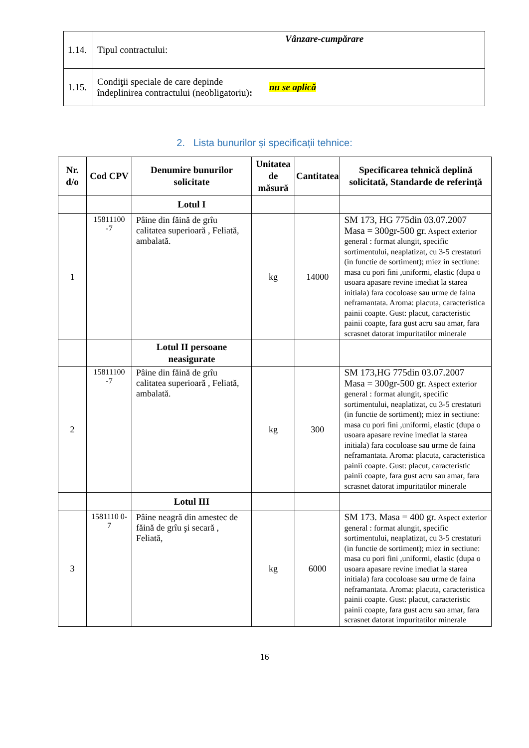| 1.14. | Tipul contractului: | Vânzare-cumpărare |
| 1.15. | Condiţii speciale de care depinde îndeplinirea contractului (neobligatoriu) : | nu se aplică |
2. Lista bunurilor și specificații tehnice:
| Nr. d/o | Cod CPV | Denumire bunurilor solicitate | Unitatea de măsură | Cantitatea | Specificarea tehnică deplină solicitată, Standarde de referinţă |
| --- | --- | --- | --- | --- | --- |
| | | Lotul I | | | |
| 1 | 15811100 -7 | Pâine din făină de grîu calitatea superioară , Feliată, ambalată. | kg | 14000 | SM 173, HG 775din 03.07.2007 Masa = 300gr-500 gr. Aspect exterior general : format alungit, specific sortimentului, neaplatizat, cu 3-5 crestaturi (in functie de sortiment); miez in sectiune: masa cu pori fini ,uniformi, elastic (dupa o usoara apasare revine imediat la starea initiala) fara cocoloase sau urme de faina neframantata. Aroma: placuta, caracteristica painii coapte. Gust: placut, caracteristic painii coapte, fara gust acru sau amar, fara scrasnet datorat impuritatilor minerale |
| | | Lotul II persoane neasigurate | | | |
| 2 | 15811100 -7 | Pâine din făină de grîu calitatea superioară , Feliată, ambalată. | kg | 300 | SM 173,HG 775din 03.07.2007 Masa = 300gr-500 gr. Aspect exterior general : format alungit, specific sortimentului, neaplatizat, cu 3-5 crestaturi (in functie de sortiment); miez in sectiune: masa cu pori fini ,uniformi, elastic (dupa o usoara apasare revine imediat la starea initiala) fara cocoloase sau urme de faina neframantata. Aroma: placuta, caracteristica painii coapte. Gust: placut, caracteristic painii coapte, fara gust acru sau amar, fara scrasnet datorat impuritatilor minerale |
| | | Lotul III | | | |
| 3 | 1581110 0-7 | Pâine neagră din amestec de făină de grîu şi secară , Feliată, | kg | 6000 | SM 173. Masa = 400 gr. Aspect exterior general : format alungit, specific sortimentului, neaplatizat, cu 3-5 crestaturi (in functie de sortiment); miez in sectiune: masa cu pori fini ,uniformi, elastic (dupa o usoara apasare revine imediat la starea initiala) fara cocoloase sau urme de faina neframantata. Aroma: placuta, caracteristica painii coapte. Gust: placut, caracteristic painii coapte, fara gust acru sau amar, fara scrasnet datorat impuritatilor minerale |
16